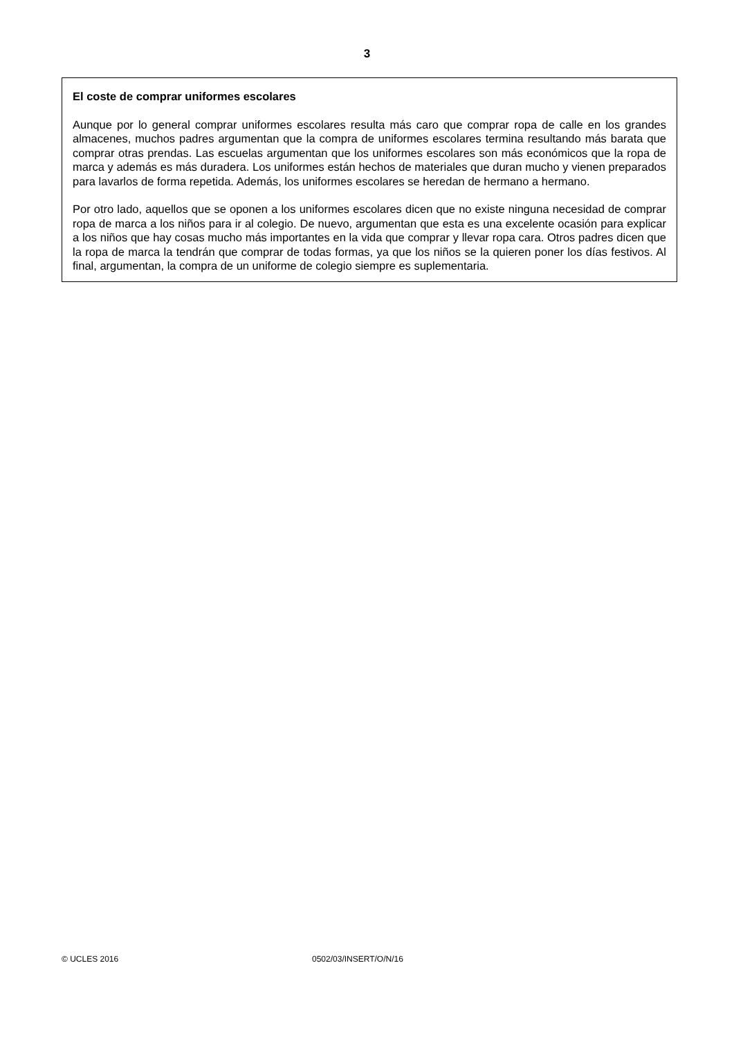3
El coste de comprar uniformes escolares
Aunque por lo general comprar uniformes escolares resulta más caro que comprar ropa de calle en los grandes almacenes, muchos padres argumentan que la compra de uniformes escolares termina resultando más barata que comprar otras prendas. Las escuelas argumentan que los uniformes escolares son más económicos que la ropa de marca y además es más duradera. Los uniformes están hechos de materiales que duran mucho y vienen preparados para lavarlos de forma repetida. Además, los uniformes escolares se heredan de hermano a hermano.
Por otro lado, aquellos que se oponen a los uniformes escolares dicen que no existe ninguna necesidad de comprar ropa de marca a los niños para ir al colegio. De nuevo, argumentan que esta es una excelente ocasión para explicar a los niños que hay cosas mucho más importantes en la vida que comprar y llevar ropa cara. Otros padres dicen que la ropa de marca la tendrán que comprar de todas formas, ya que los niños se la quieren poner los días festivos. Al final, argumentan, la compra de un uniforme de colegio siempre es suplementaria.
© UCLES 2016 0502/03/INSERT/O/N/16